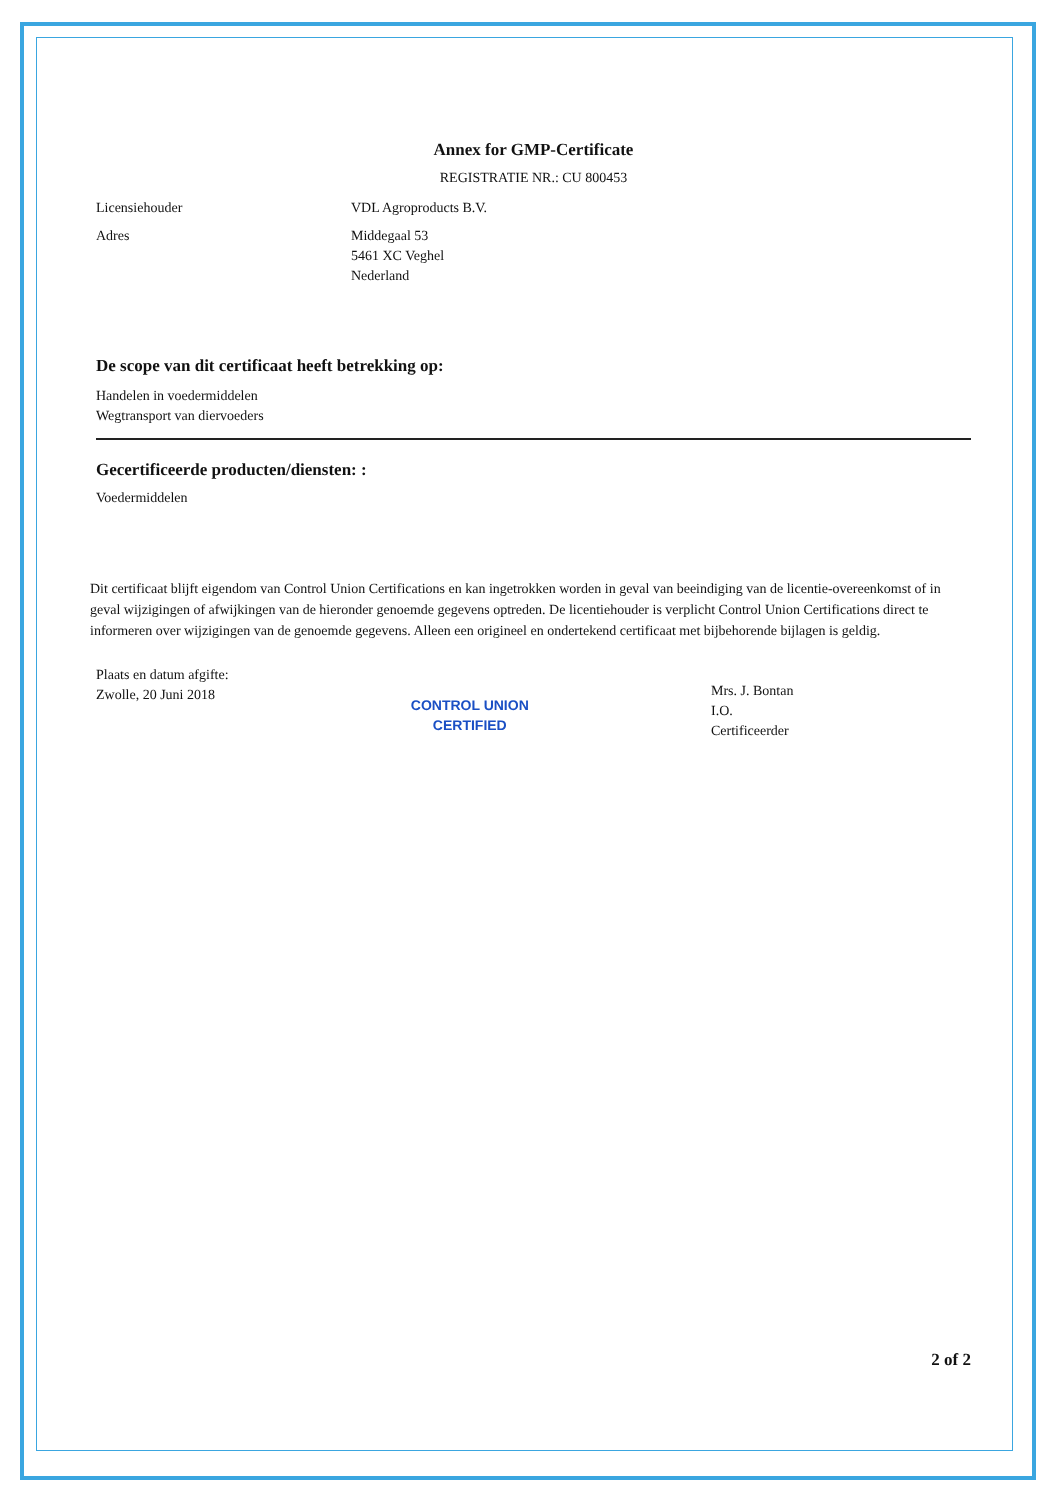Annex for GMP-Certificate
REGISTRATIE NR.: CU 800453
Licensiehouder VDL Agroproducts B.V.
Adres Middegaal 53
5461 XC Veghel
Nederland
De scope van dit certificaat heeft betrekking op:
Handelen in voedermiddelen
Wegtransport van diervoeders
Gecertificeerde producten/diensten: :
Voedermiddelen
Dit certificaat blijft eigendom van Control Union Certifications en kan ingetrokken worden in geval van beeindiging van de licentie-overeenkomst of in geval wijzigingen of afwijkingen van de hieronder genoemde gegevens optreden. De licentiehouder is verplicht Control Union Certifications direct te informeren over wijzigingen van de genoemde gegevens. Alleen een origineel en ondertekend certificaat met bijbehorende bijlagen is geldig.
Plaats en datum afgifte:
Zwolle, 20 Juni 2018
CONTROL UNION
CERTIFIED
Mrs. J. Bontan
I.O.
Certificeerder
2 of 2